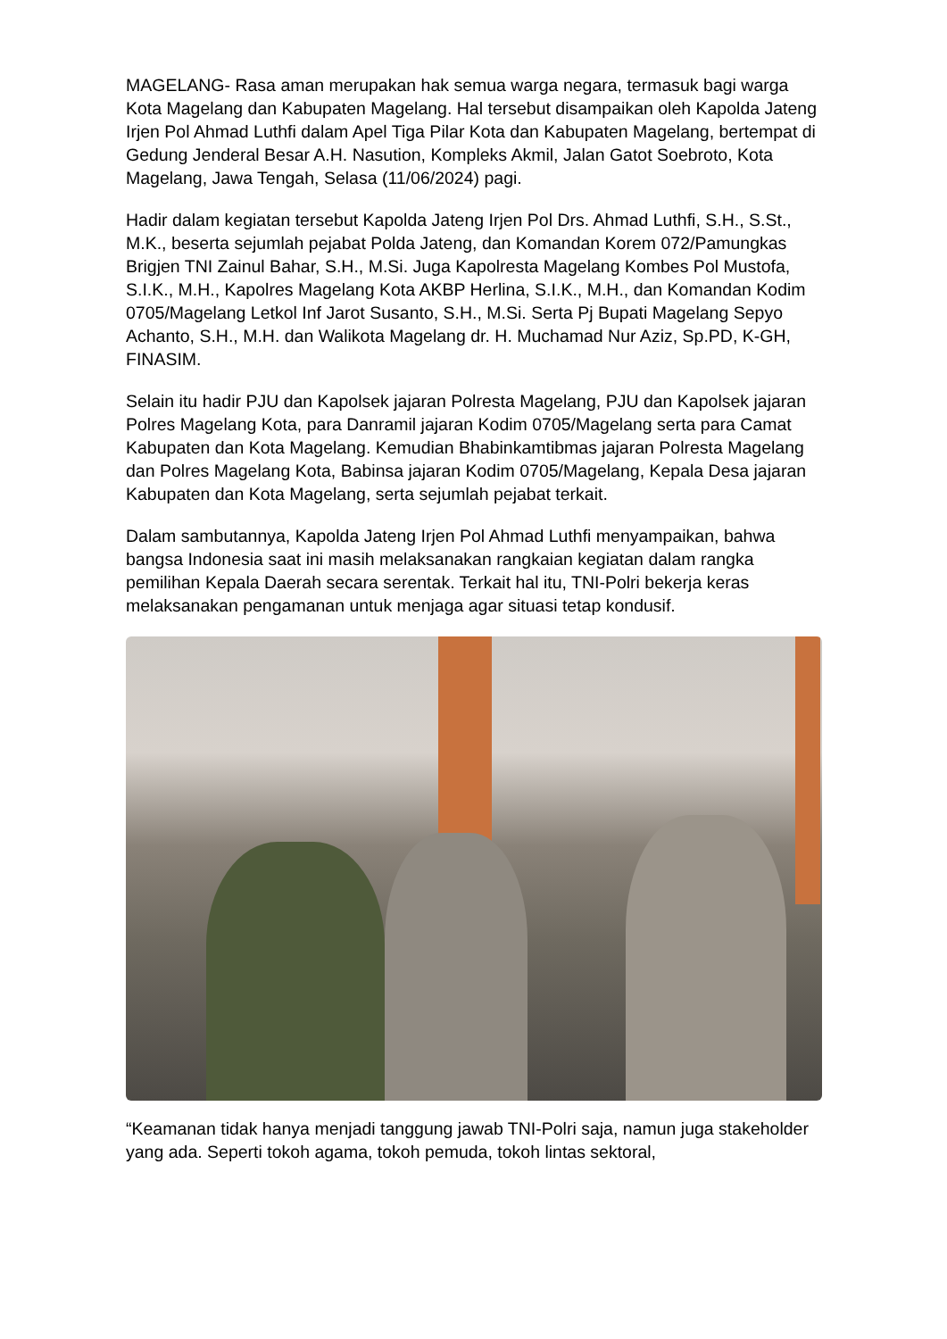MAGELANG- Rasa aman merupakan hak semua warga negara, termasuk bagi warga Kota Magelang dan Kabupaten Magelang. Hal tersebut disampaikan oleh Kapolda Jateng Irjen Pol Ahmad Luthfi dalam Apel Tiga Pilar Kota dan Kabupaten Magelang, bertempat di Gedung Jenderal Besar A.H. Nasution, Kompleks Akmil, Jalan Gatot Soebroto, Kota Magelang, Jawa Tengah, Selasa (11/06/2024) pagi.
Hadir dalam kegiatan tersebut Kapolda Jateng Irjen Pol Drs. Ahmad Luthfi, S.H., S.St., M.K., beserta sejumlah pejabat Polda Jateng, dan Komandan Korem 072/Pamungkas Brigjen TNI Zainul Bahar, S.H., M.Si. Juga Kapolresta Magelang Kombes Pol Mustofa, S.I.K., M.H., Kapolres Magelang Kota AKBP Herlina, S.I.K., M.H., dan Komandan Kodim 0705/Magelang Letkol Inf Jarot Susanto, S.H., M.Si. Serta Pj Bupati Magelang Sepyo Achanto, S.H., M.H. dan Walikota Magelang dr. H. Muchamad Nur Aziz, Sp.PD, K-GH, FINASIM.
Selain itu hadir PJU dan Kapolsek jajaran Polresta Magelang, PJU dan Kapolsek jajaran Polres Magelang Kota, para Danramil jajaran Kodim 0705/Magelang serta para Camat Kabupaten dan Kota Magelang. Kemudian Bhabinkamtibmas jajaran Polresta Magelang dan Polres Magelang Kota, Babinsa jajaran Kodim 0705/Magelang, Kepala Desa jajaran Kabupaten dan Kota Magelang, serta sejumlah pejabat terkait.
Dalam sambutannya, Kapolda Jateng Irjen Pol Ahmad Luthfi menyampaikan, bahwa bangsa Indonesia saat ini masih melaksanakan rangkaian kegiatan dalam rangka pemilihan Kepala Daerah secara serentak. Terkait hal itu, TNI-Polri bekerja keras melaksanakan pengamanan untuk menjaga agar situasi tetap kondusif.
“Keamanan tidak hanya menjadi tanggung jawab TNI-Polri saja, namun juga stakeholder yang ada. Seperti tokoh agama, tokoh pemuda, tokoh lintas sektoral,